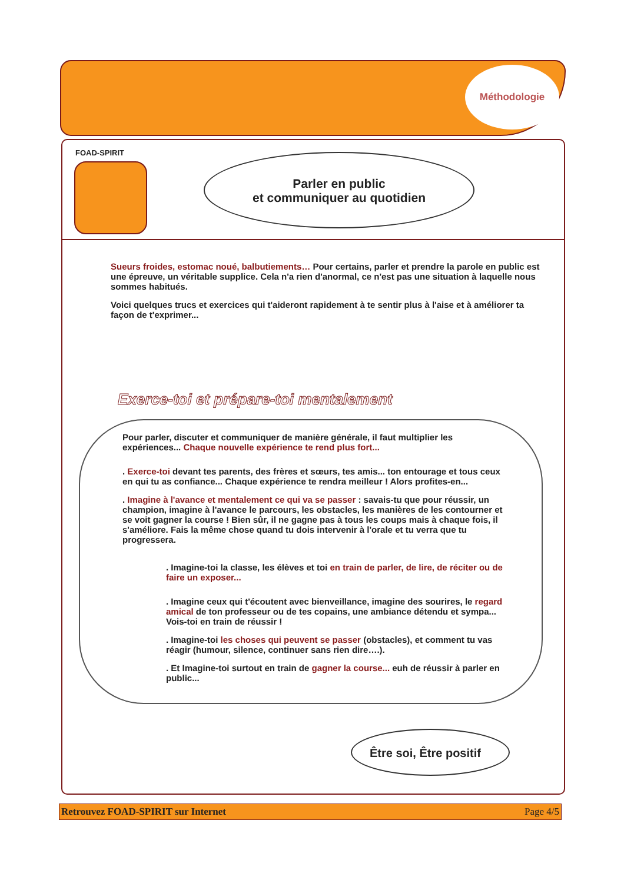Méthodologie
FOAD-SPIRIT
Parler en public
et communiquer au quotidien
Sueurs froides, estomac noué, balbutiements… Pour certains, parler et prendre la parole en public est une épreuve, un véritable supplice. Cela n'a rien d'anormal, ce n'est pas une situation à laquelle nous sommes habitués.
Voici quelques trucs et exercices qui t'aideront rapidement à te sentir plus à l'aise et à améliorer ta façon de t'exprimer...
Exerce-toi et prépare-toi mentalement
Pour parler, discuter et communiquer de manière générale, il faut multiplier les expériences... Chaque nouvelle expérience te rend plus fort...
. Exerce-toi devant tes parents, des frères et sœurs, tes amis... ton entourage et tous ceux en qui tu as confiance... Chaque expérience te rendra meilleur ! Alors profites-en...
. Imagine à l'avance et mentalement ce qui va se passer : savais-tu que pour réussir, un champion, imagine à l'avance le parcours, les obstacles, les manières de les contourner et se voit gagner la course ! Bien sûr, il ne gagne pas à tous les coups mais à chaque fois, il s'améliore. Fais la même chose quand tu dois intervenir à l'orale et tu verra que tu progressera.
. Imagine-toi la classe, les élèves et toi en train de parler, de lire, de réciter ou de faire un exposer...
. Imagine ceux qui t'écoutent avec bienveillance, imagine des sourires, le regard amical de ton professeur ou de tes copains, une ambiance détendu et sympa... Vois-toi en train de réussir !
. Imagine-toi les choses qui peuvent se passer (obstacles), et comment tu vas réagir (humour, silence, continuer sans rien dire….).
. Et Imagine-toi surtout en train de gagner la course... euh de réussir à parler en public...
Être soi, Être positif
Retrouvez FOAD-SPIRIT sur Internet Page 4/5